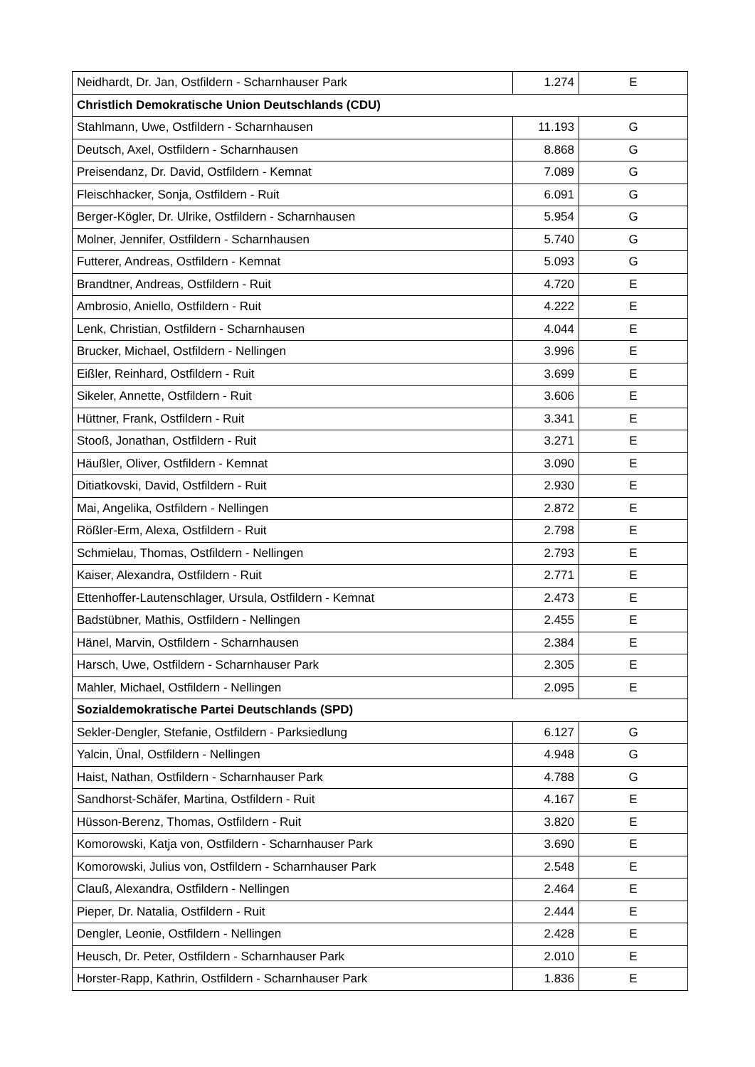| Neidhardt, Dr. Jan, Ostfildern - Scharnhauser Park | 1.274 | E |
| Christlich Demokratische Union Deutschlands (CDU) | | |
| Stahlmann, Uwe, Ostfildern - Scharnhausen | 11.193 | G |
| Deutsch, Axel, Ostfildern - Scharnhausen | 8.868 | G |
| Preisendanz, Dr. David, Ostfildern - Kemnat | 7.089 | G |
| Fleischhacker, Sonja, Ostfildern - Ruit | 6.091 | G |
| Berger-Kögler, Dr. Ulrike, Ostfildern - Scharnhausen | 5.954 | G |
| Molner, Jennifer, Ostfildern - Scharnhausen | 5.740 | G |
| Futterer, Andreas, Ostfildern - Kemnat | 5.093 | G |
| Brandtner, Andreas, Ostfildern - Ruit | 4.720 | E |
| Ambrosio, Aniello, Ostfildern - Ruit | 4.222 | E |
| Lenk, Christian, Ostfildern - Scharnhausen | 4.044 | E |
| Brucker, Michael, Ostfildern - Nellingen | 3.996 | E |
| Eißler, Reinhard, Ostfildern - Ruit | 3.699 | E |
| Sikeler, Annette, Ostfildern - Ruit | 3.606 | E |
| Hüttner, Frank, Ostfildern - Ruit | 3.341 | E |
| Stooß, Jonathan, Ostfildern - Ruit | 3.271 | E |
| Häußler, Oliver, Ostfildern - Kemnat | 3.090 | E |
| Ditiatkovski, David, Ostfildern - Ruit | 2.930 | E |
| Mai, Angelika, Ostfildern - Nellingen | 2.872 | E |
| Rößler-Erm, Alexa, Ostfildern - Ruit | 2.798 | E |
| Schmielau, Thomas, Ostfildern - Nellingen | 2.793 | E |
| Kaiser, Alexandra, Ostfildern - Ruit | 2.771 | E |
| Ettenhoffer-Lautenschlager, Ursula, Ostfildern - Kemnat | 2.473 | E |
| Badstübner, Mathis, Ostfildern - Nellingen | 2.455 | E |
| Hänel, Marvin, Ostfildern - Scharnhausen | 2.384 | E |
| Harsch, Uwe, Ostfildern - Scharnhauser Park | 2.305 | E |
| Mahler, Michael, Ostfildern - Nellingen | 2.095 | E |
| Sozialdemokratische Partei Deutschlands (SPD) | | |
| Sekler-Dengler, Stefanie, Ostfildern - Parksiedlung | 6.127 | G |
| Yalcin, Ünal, Ostfildern - Nellingen | 4.948 | G |
| Haist, Nathan, Ostfildern - Scharnhauser Park | 4.788 | G |
| Sandhorst-Schäfer, Martina, Ostfildern - Ruit | 4.167 | E |
| Hüsson-Berenz, Thomas, Ostfildern - Ruit | 3.820 | E |
| Komorowski, Katja von, Ostfildern - Scharnhauser Park | 3.690 | E |
| Komorowski, Julius von, Ostfildern - Scharnhauser Park | 2.548 | E |
| Clauß, Alexandra, Ostfildern - Nellingen | 2.464 | E |
| Pieper, Dr. Natalia, Ostfildern - Ruit | 2.444 | E |
| Dengler, Leonie, Ostfildern - Nellingen | 2.428 | E |
| Heusch, Dr. Peter, Ostfildern - Scharnhauser Park | 2.010 | E |
| Horster-Rapp, Kathrin, Ostfildern - Scharnhauser Park | 1.836 | E |